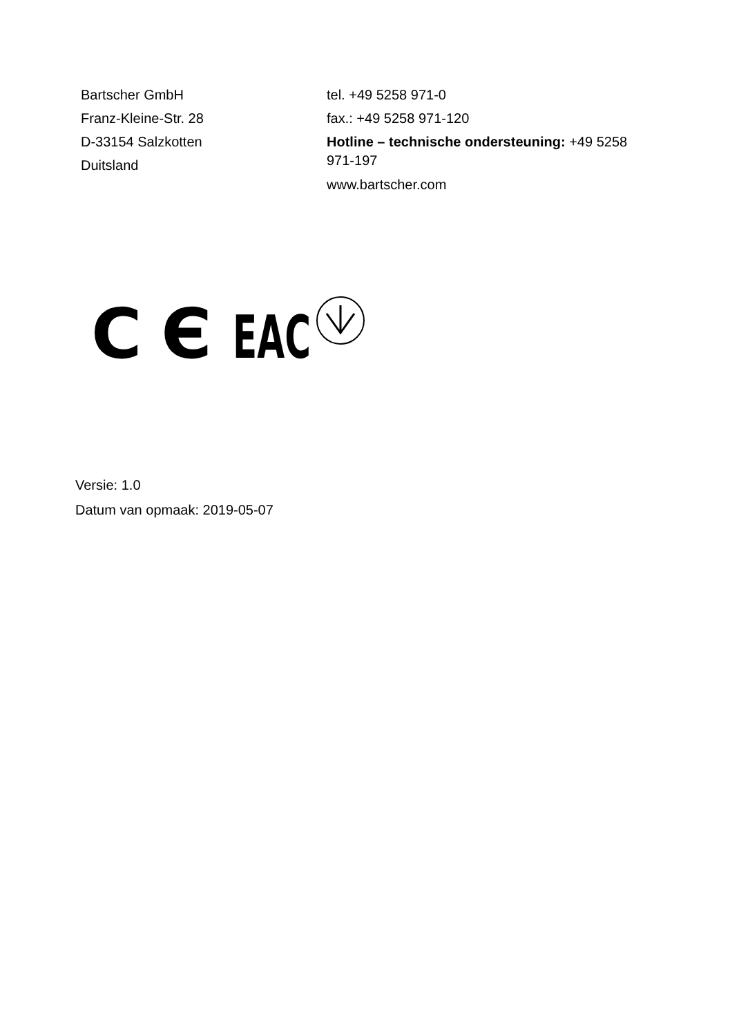Bartscher GmbH
Franz-Kleine-Str. 28
D-33154 Salzkotten
Duitsland
tel. +49 5258 971-0
fax.: +49 5258 971-120
Hotline – technische ondersteuning: +49 5258 971-197
www.bartscher.com
C Є
EAC
Versie: 1.0
Datum van opmaak: 2019-05-07